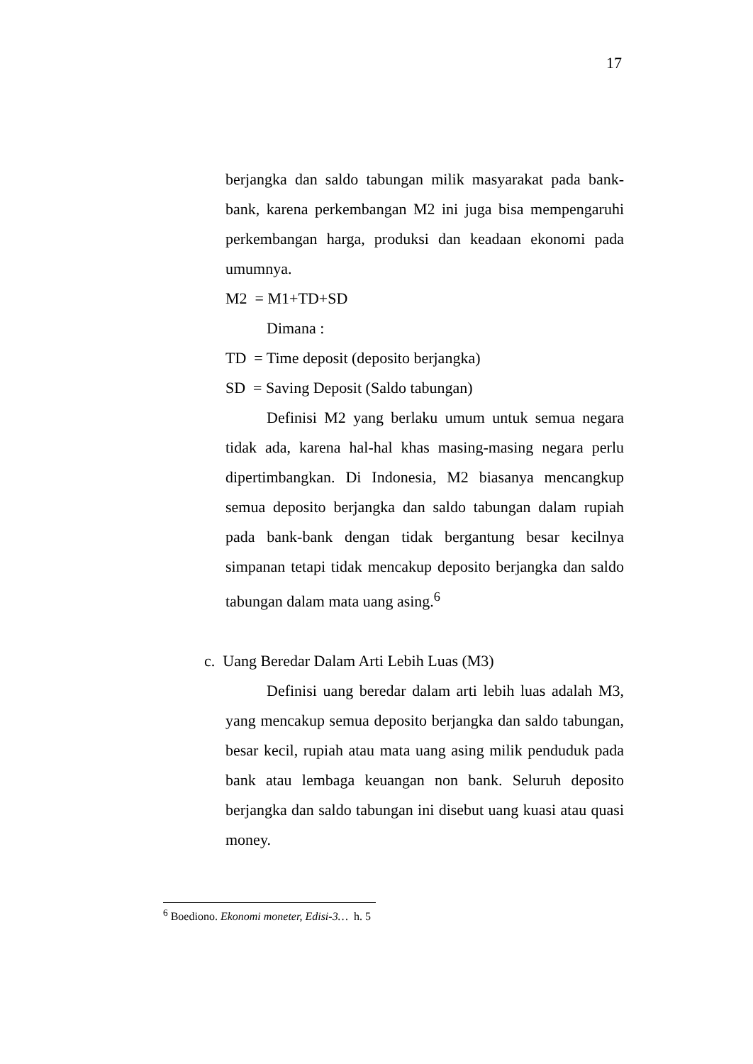17
berjangka dan saldo tabungan milik masyarakat pada bank-bank, karena perkembangan M2 ini juga bisa mempengaruhi perkembangan harga, produksi dan keadaan ekonomi pada umumnya.
M2 = M1+TD+SD
Dimana :
TD = Time deposit (deposito berjangka)
SD = Saving Deposit (Saldo tabungan)
Definisi M2 yang berlaku umum untuk semua negara tidak ada, karena hal-hal khas masing-masing negara perlu dipertimbangkan. Di Indonesia, M2 biasanya mencangkup semua deposito berjangka dan saldo tabungan dalam rupiah pada bank-bank dengan tidak bergantung besar kecilnya simpanan tetapi tidak mencakup deposito berjangka dan saldo tabungan dalam mata uang asing.<sup>6</sup>
c. Uang Beredar Dalam Arti Lebih Luas (M3)
Definisi uang beredar dalam arti lebih luas adalah M3, yang mencakup semua deposito berjangka dan saldo tabungan, besar kecil, rupiah atau mata uang asing milik penduduk pada bank atau lembaga keuangan non bank. Seluruh deposito berjangka dan saldo tabungan ini disebut uang kuasi atau quasi money.
<sup>6</sup> Boediono. Ekonomi moneter, Edisi-3… h. 5